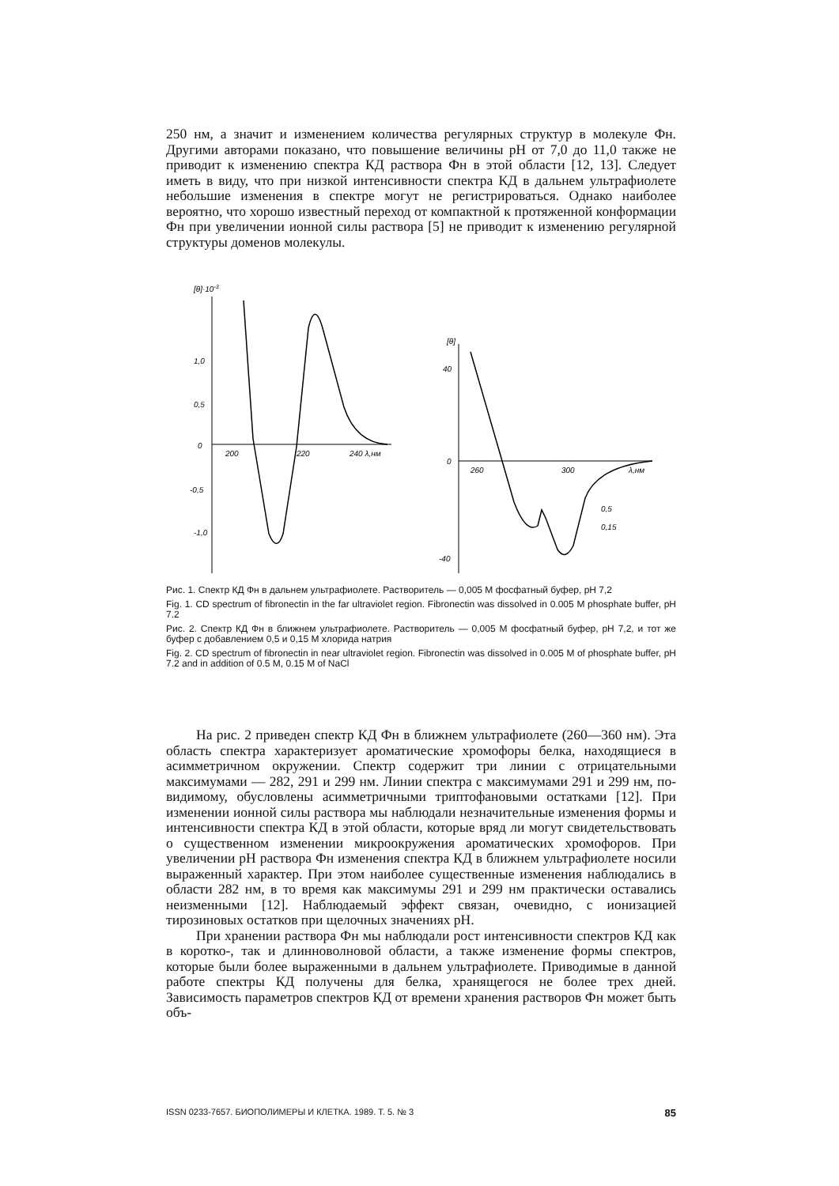250 нм, а значит и изменением количества регулярных структур в молекуле Фн. Другими авторами показано, что повышение величины pH от 7,0 до 11,0 также не приводит к изменению спектра КД раствора Фн в этой области [12, 13]. Следует иметь в виду, что при низкой интенсивности спектра КД в дальнем ультрафиолете небольшие изменения в спектре могут не регистрироваться. Однако наиболее вероятно, что хорошо известный переход от компактной к протяженной конформации Фн при увеличении ионной силы раствора [5] не приводит к изменению регулярной структуры доменов молекулы.
[θ]·10-3
1,0
0,5
0
-0,5
-1,0
200
220
240 λ,нм
[θ]
40
0
-40
260
300
λ,нм
0,5
0,15
Рис. 1. Спектр КД Фн в дальнем ультрафиолете. Растворитель — 0,005 М фосфатный буфер, pH 7,2
Fig. 1. CD spectrum of fibronectin in the far ultraviolet region. Fibronectin was dissolved in 0.005 M phosphate buffer, pH 7.2
Рис. 2. Спектр КД Фн в ближнем ультрафиолете. Растворитель — 0,005 М фосфатный буфер, pH 7,2, и тот же буфер с добавлением 0,5 и 0,15 М хлорида натрия
Fig. 2. CD spectrum of fibronectin in near ultraviolet region. Fibronectin was dissolved in 0.005 M of phosphate buffer, pH 7.2 and in addition of 0.5 M, 0.15 M of NaCl
На рис. 2 приведен спектр КД Фн в ближнем ультрафиолете (260—360 нм). Эта область спектра характеризует ароматические хромофоры белка, находящиеся в асимметричном окружении. Спектр содержит три линии с отрицательными максимумами — 282, 291 и 299 нм. Линии спектра с максимумами 291 и 299 нм, по-видимому, обусловлены асимметричными триптофановыми остатками [12]. При изменении ионной силы раствора мы наблюдали незначительные изменения формы и интенсивности спектра КД в этой области, которые вряд ли могут свидетельствовать о существенном изменении микроокружения ароматических хромофоров. При увеличении pH раствора Фн изменения спектра КД в ближнем ультрафиолете носили выраженный характер. При этом наиболее существенные изменения наблюдались в области 282 нм, в то время как максимумы 291 и 299 нм практически оставались неизменными [12]. Наблюдаемый эффект связан, очевидно, с ионизацией тирозиновых остатков при щелочных значениях pH.
При хранении раствора Фн мы наблюдали рост интенсивности спектров КД как в коротко-, так и длинноволновой области, а также изменение формы спектров, которые были более выраженными в дальнем ультрафиолете. Приводимые в данной работе спектры КД получены для белка, хранящегося не более трех дней. Зависимость параметров спектров КД от времени хранения растворов Фн может быть объ-
ISSN 0233-7657. БИОПОЛИМЕРЫ И КЛЕТКА. 1989. Т. 5. № 3 85